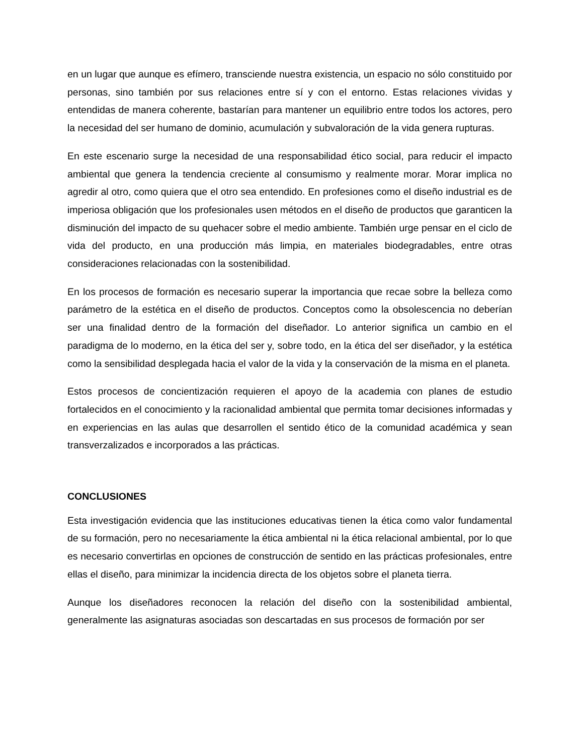en un lugar que aunque es efímero, transciende nuestra existencia, un espacio no sólo constituido por personas, sino también por sus relaciones entre sí y con el entorno. Estas relaciones vividas y entendidas de manera coherente, bastarían para mantener un equilibrio entre todos los actores, pero la necesidad del ser humano de dominio, acumulación y subvaloración de la vida genera rupturas.
En este escenario surge la necesidad de una responsabilidad ético social, para reducir el impacto ambiental que genera la tendencia creciente al consumismo y realmente morar. Morar implica no agredir al otro, como quiera que el otro sea entendido. En profesiones como el diseño industrial es de imperiosa obligación que los profesionales usen métodos en el diseño de productos que garanticen la disminución del impacto de su quehacer sobre el medio ambiente. También urge pensar en el ciclo de vida del producto, en una producción más limpia, en materiales biodegradables, entre otras consideraciones relacionadas con la sostenibilidad.
En los procesos de formación es necesario superar la importancia que recae sobre la belleza como parámetro de la estética en el diseño de productos. Conceptos como la obsolescencia no deberían ser una finalidad dentro de la formación del diseñador. Lo anterior significa un cambio en el paradigma de lo moderno, en la ética del ser y, sobre todo, en la ética del ser diseñador, y la estética como la sensibilidad desplegada hacia el valor de la vida y la conservación de la misma en el planeta.
Estos procesos de concientización requieren el apoyo de la academia con planes de estudio fortalecidos en el conocimiento y la racionalidad ambiental que permita tomar decisiones informadas y en experiencias en las aulas que desarrollen el sentido ético de la comunidad académica y sean transverzalizados e incorporados a las prácticas.
CONCLUSIONES
Esta investigación evidencia que las instituciones educativas tienen la ética como valor fundamental de su formación, pero no necesariamente la ética ambiental ni la ética relacional ambiental, por lo que es necesario convertirlas en opciones de construcción de sentido en las prácticas profesionales, entre ellas el diseño, para minimizar la incidencia directa de los objetos sobre el planeta tierra.
Aunque los diseñadores reconocen la relación del diseño con la sostenibilidad ambiental, generalmente las asignaturas asociadas son descartadas en sus procesos de formación por ser